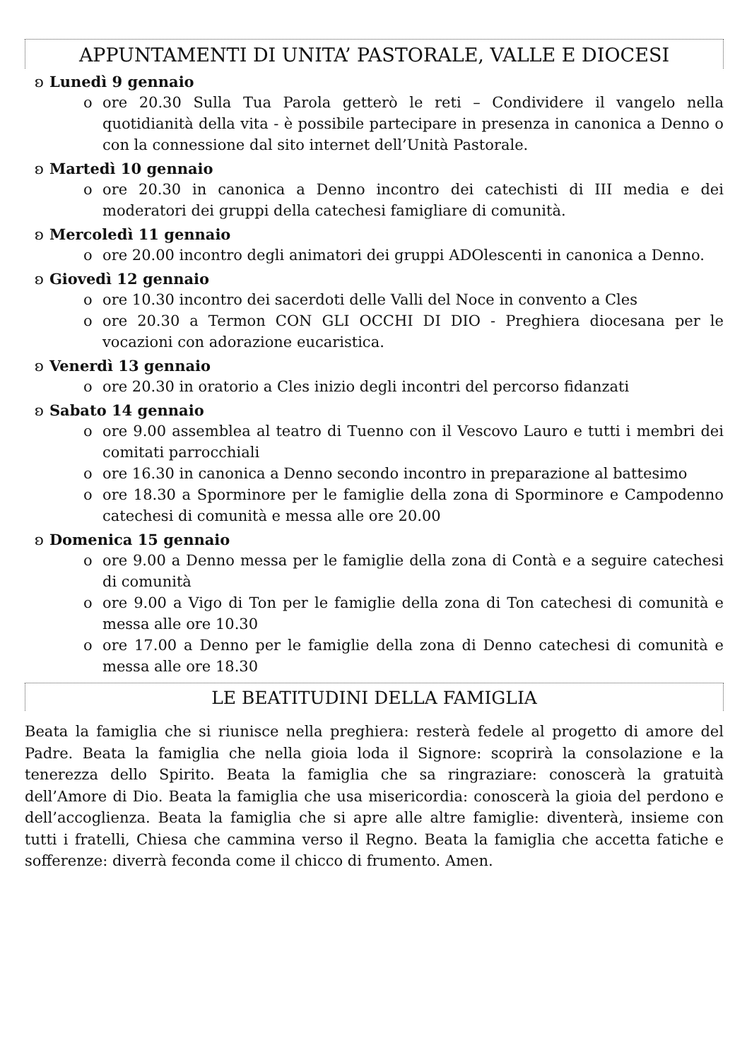APPUNTAMENTI DI UNITA’ PASTORALE, VALLE E DIOCESI
ʚ Lunedì 9 gennaio
o ore 20.30 Sulla Tua Parola getterò le reti – Condividere il vangelo nella quotidianità della vita - è possibile partecipare in presenza in canonica a Denno o con la connessione dal sito internet dell’Unità Pastorale.
ʚ Martedì 10 gennaio
o ore 20.30 in canonica a Denno incontro dei catechisti di III media e dei moderatori dei gruppi della catechesi famigliare di comunità.
ʚ Mercoledì 11 gennaio
o ore 20.00 incontro degli animatori dei gruppi ADOlescenti in canonica a Denno.
ʚ Giovedì 12 gennaio
o ore 10.30 incontro dei sacerdoti delle Valli del Noce in convento a Cles
o ore 20.30 a Termon CON GLI OCCHI DI DIO - Preghiera diocesana per le vocazioni con adorazione eucaristica.
ʚ Venerdì 13 gennaio
o ore 20.30 in oratorio a Cles inizio degli incontri del percorso fidanzati
ʚ Sabato 14 gennaio
o ore 9.00 assemblea al teatro di Tuenno con il Vescovo Lauro e tutti i membri dei comitati parrocchiali
o ore 16.30 in canonica a Denno secondo incontro in preparazione al battesimo
o ore 18.30 a Sporminore per le famiglie della zona di Sporminore e Campodenno catechesi di comunità e messa alle ore 20.00
ʚ Domenica 15 gennaio
o ore 9.00 a Denno messa per le famiglie della zona di Contà e a seguire catechesi di comunità
o ore 9.00 a Vigo di Ton per le famiglie della zona di Ton catechesi di comunità e messa alle ore 10.30
o ore 17.00 a Denno per le famiglie della zona di Denno catechesi di comunità e messa alle ore 18.30
LE BEATITUDINI DELLA FAMIGLIA
Beata la famiglia che si riunisce nella preghiera: resterà fedele al progetto di amore del Padre. Beata la famiglia che nella gioia loda il Signore: scoprirà la consolazione e la tenerezza dello Spirito. Beata la famiglia che sa ringraziare: conoscerà la gratuità dell’Amore di Dio. Beata la famiglia che usa misericordia: conoscerà la gioia del perdono e dell’accoglienza. Beata la famiglia che si apre alle altre famiglie: diventerà, insieme con tutti i fratelli, Chiesa che cammina verso il Regno. Beata la famiglia che accetta fatiche e sofferenze: diverrà feconda come il chicco di frumento. Amen.